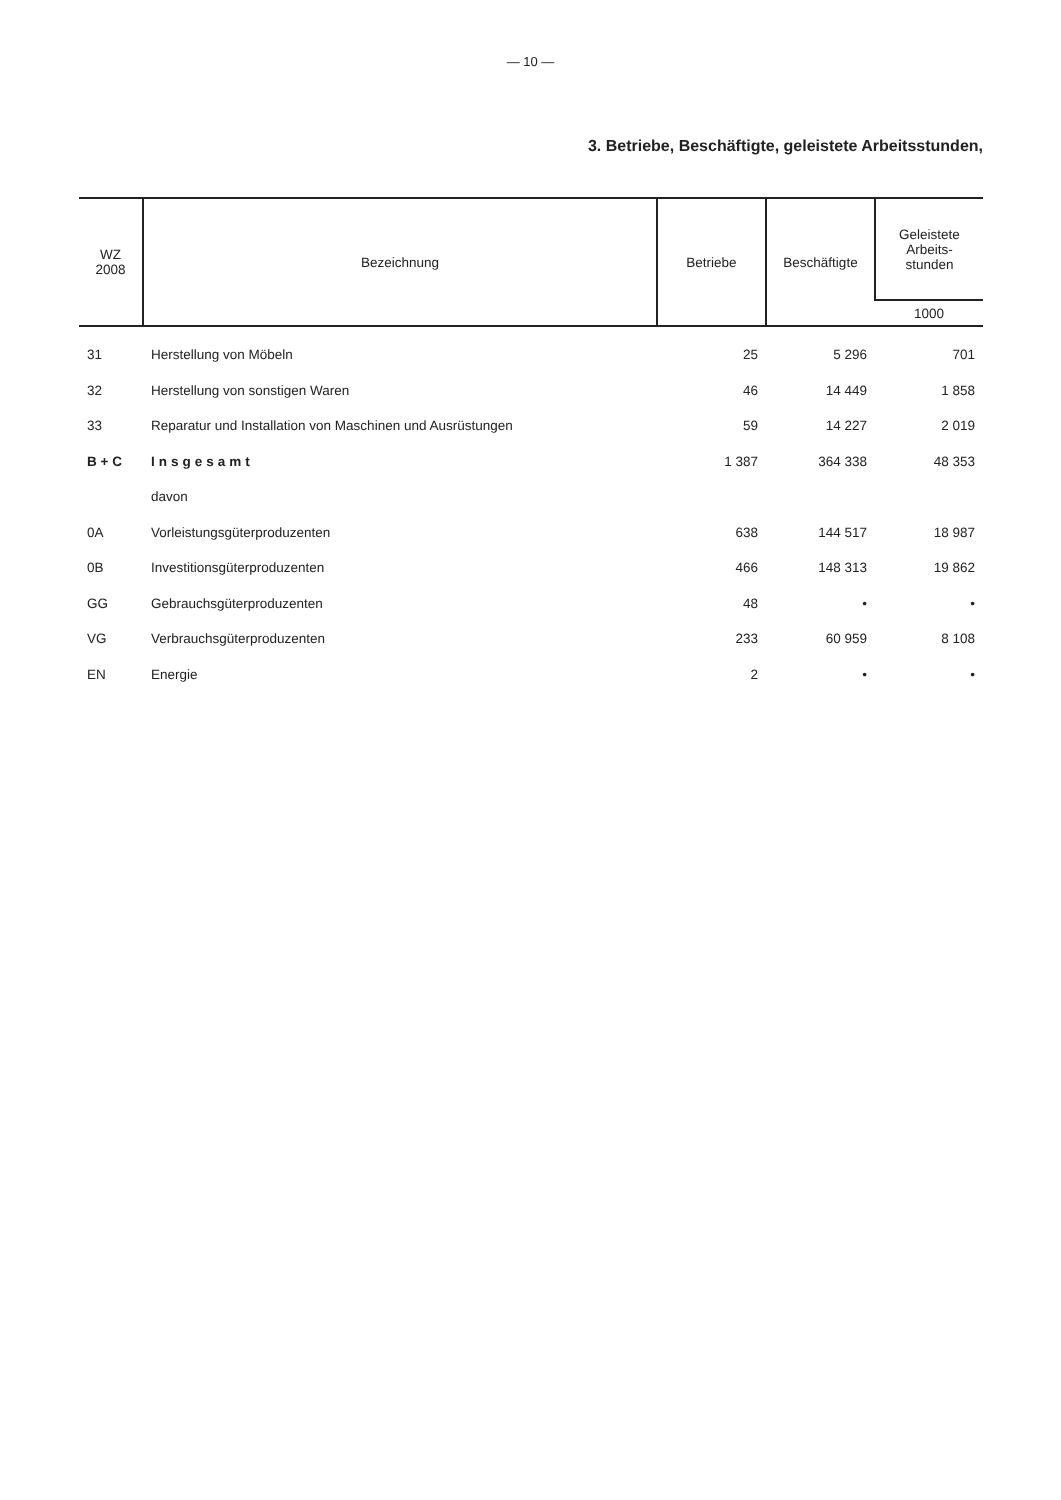— 10 —
3. Betriebe, Beschäftigte, geleistete Arbeitsstunden,
| WZ 2008 | Bezeichnung | Betriebe | Beschäftigte | Geleistete Arbeits- stunden |
| --- | --- | --- | --- | --- |
| | | | | 1000 |
| 31 | Herstellung von Möbeln | 25 | 5 296 | 701 |
| 32 | Herstellung von sonstigen Waren | 46 | 14 449 | 1 858 |
| 33 | Reparatur und Installation von Maschinen und Ausrüstungen | 59 | 14 227 | 2 019 |
| B + C | Insgesamt | 1 387 | 364 338 | 48 353 |
| | davon | | | |
| 0A | Vorleistungsgüterproduzenten | 638 | 144 517 | 18 987 |
| 0B | Investitionsgüterproduzenten | 466 | 148 313 | 19 862 |
| GG | Gebrauchsgüterproduzenten | 48 | • | • |
| VG | Verbrauchsgüterproduzenten | 233 | 60 959 | 8 108 |
| EN | Energie | 2 | • | • |